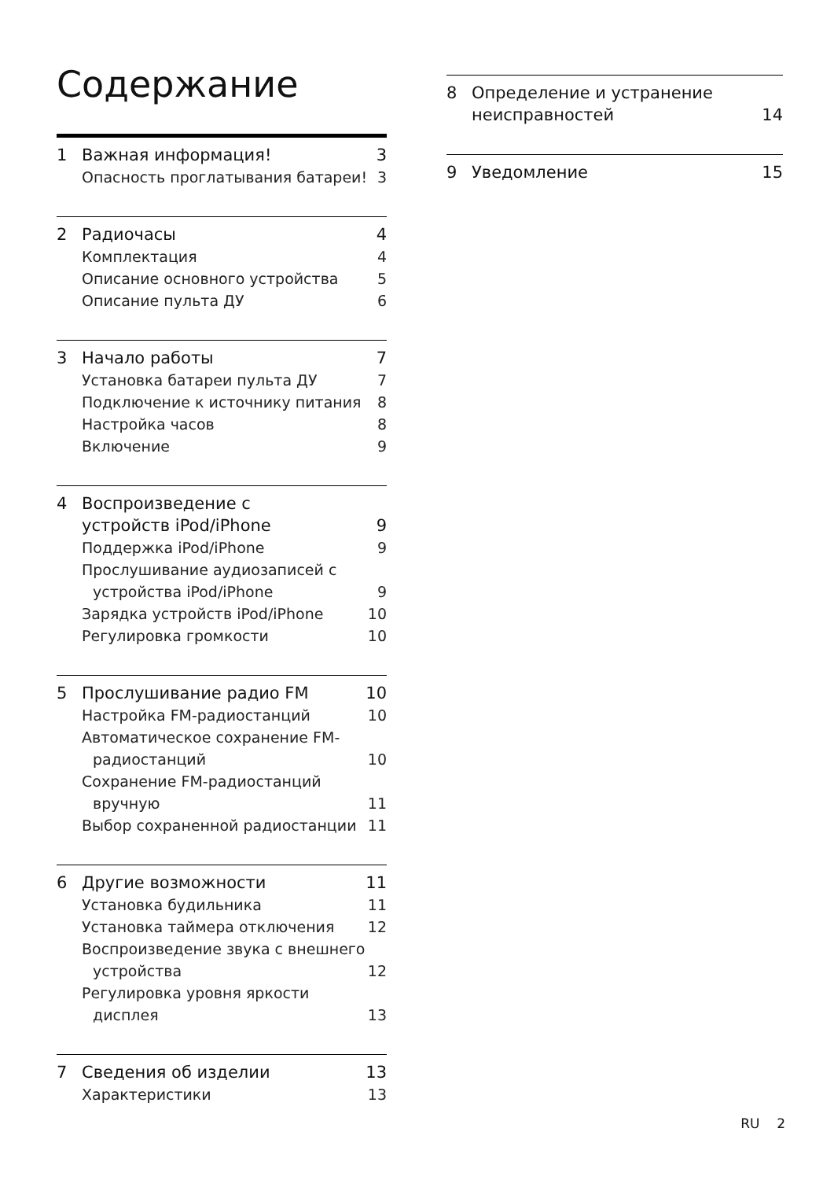Содержание
1 Важная информация! 3
Опасность проглатывания батареи! 3
2 Радиочасы 4
Комплектация 4
Описание основного устройства 5
Описание пульта ДУ 6
3 Начало работы 7
Установка батареи пульта ДУ 7
Подключение к источнику питания 8
Настройка часов 8
Включение 9
4 Воспроизведение с устройств iPod/iPhone 9
Поддержка iPod/iPhone 9
Прослушивание аудиозаписей с устройства iPod/iPhone 9
Зарядка устройств iPod/iPhone 10
Регулировка громкости 10
5 Прослушивание радио FM 10
Настройка FM-радиостанций 10
Автоматическое сохранение FM-радиостанций 10
Сохранение FM-радиостанций вручную 11
Выбор сохраненной радиостанции 11
6 Другие возможности 11
Установка будильника 11
Установка таймера отключения 12
Воспроизведение звука с внешнего устройства 12
Регулировка уровня яркости дисплея 13
7 Сведения об изделии 13
Характеристики 13
8 Определение и устранение неисправностей 14
9 Уведомление 15
RU 2